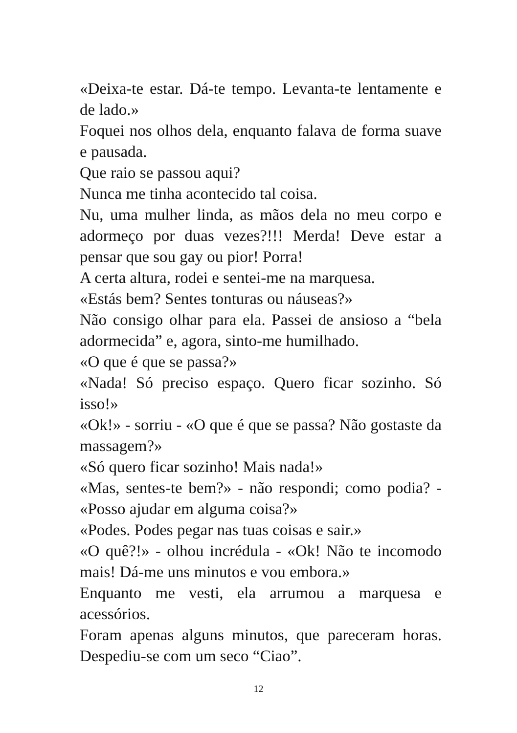«Deixa-te estar. Dá-te tempo. Levanta-te lentamente e de lado.»
Foquei nos olhos dela, enquanto falava de forma suave e pausada.
Que raio se passou aqui?
Nunca me tinha acontecido tal coisa.
Nu, uma mulher linda, as mãos dela no meu corpo e adormeço por duas vezes?!!! Merda! Deve estar a pensar que sou gay ou pior! Porra!
A certa altura, rodei e sentei-me na marquesa.
«Estás bem? Sentes tonturas ou náuseas?»
Não consigo olhar para ela. Passei de ansioso a “bela adormecida” e, agora, sinto-me humilhado.
«O que é que se passa?»
«Nada! Só preciso espaço. Quero ficar sozinho. Só isso!»
«Ok!» - sorriu - «O que é que se passa? Não gostaste da massagem?»
«Só quero ficar sozinho! Mais nada!»
«Mas, sentes-te bem?» - não respondi; como podia? - «Posso ajudar em alguma coisa?»
«Podes. Podes pegar nas tuas coisas e sair.»
«O quê?!» - olhou incrédula - «Ok! Não te incomodo mais! Dá-me uns minutos e vou embora.»
Enquanto me vesti, ela arrumou a marquesa e acessórios.
Foram apenas alguns minutos, que pareceram horas. Despediu-se com um seco “Ciao”.
12